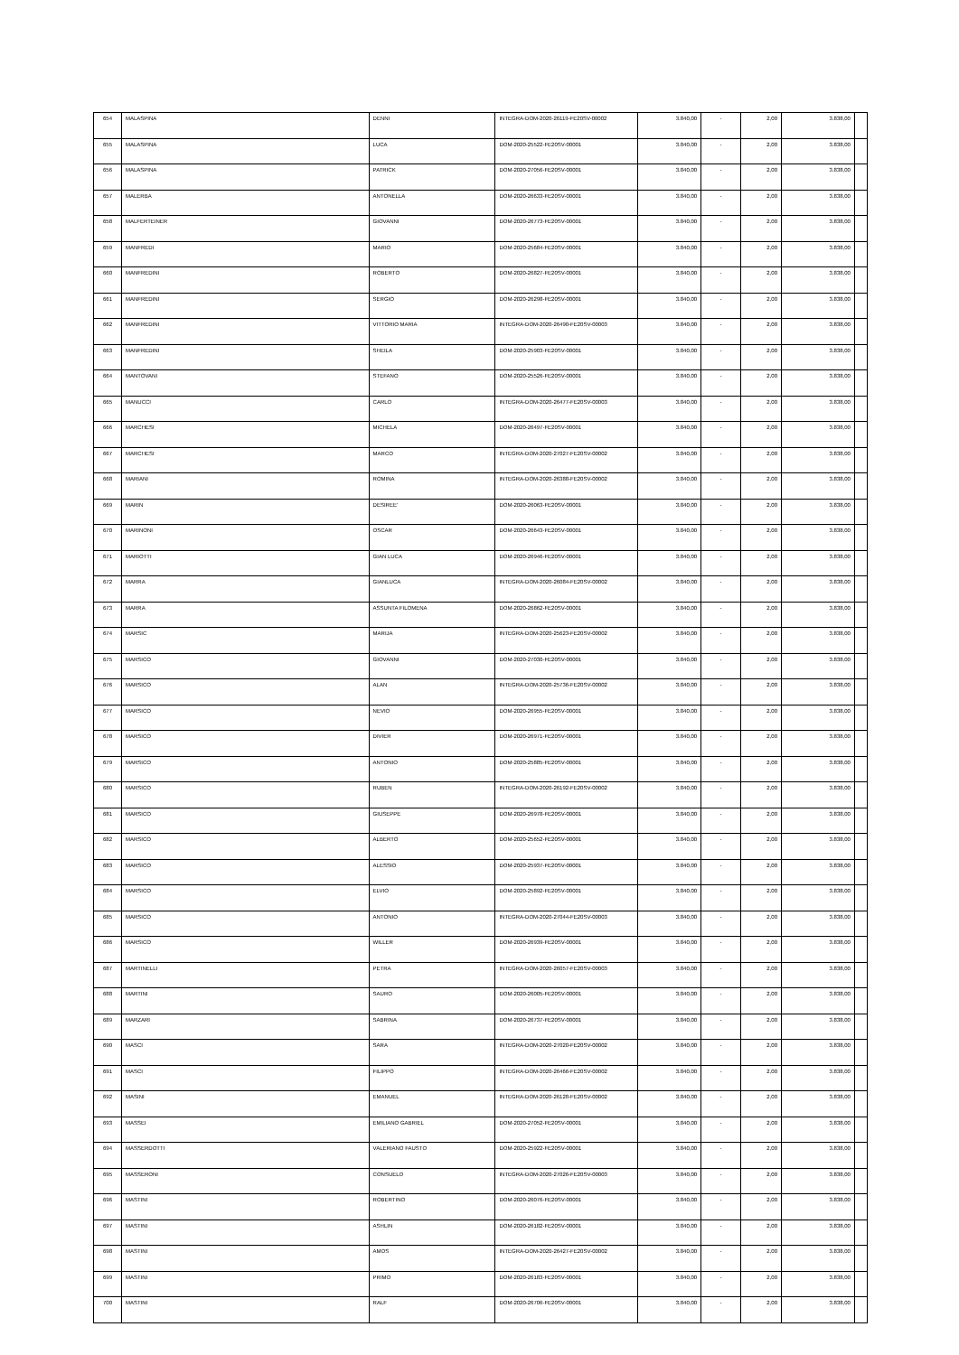| 654 | MALASPINA | DENNI | INTEGRA-DOM-2020-26119-FE20SV-00002 | 3.840,00 | - | 2,00 | 3.838,00 | |
| 655 | MALASPINA | LUCA | DOM-2020-25522-FE20SV-00001 | 3.840,00 | - | 2,00 | 3.838,00 | |
| 656 | MALASPINA | PATRICK | DOM-2020-27056-FE20SV-00001 | 3.840,00 | - | 2,00 | 3.838,00 | |
| 657 | MALERBA | ANTONELLA | DOM-2020-26633-FE20SV-00001 | 3.840,00 | - | 2,00 | 3.838,00 | |
| 658 | MALFERTEINER | GIOVANNI | DOM-2020-26773-FE20SV-00001 | 3.840,00 | - | 2,00 | 3.838,00 | |
| 659 | MANFREDI | MARIO | DOM-2020-25684-FE20SV-00001 | 3.840,00 | - | 2,00 | 3.838,00 | |
| 660 | MANFREDINI | ROBERTO | DOM-2020-26827-FE20SV-00001 | 3.840,00 | - | 2,00 | 3.838,00 | |
| 661 | MANFREDINI | SERGIO | DOM-2020-26298-FE20SV-00001 | 3.840,00 | - | 2,00 | 3.838,00 | |
| 662 | MANFREDINI | VITTORIO MARIA | INTEGRA-DOM-2020-26490-FE20SV-00003 | 3.840,00 | - | 2,00 | 3.838,00 | |
| 663 | MANFREDINI | SHEILA | DOM-2020-25903-FE20SV-00001 | 3.840,00 | - | 2,00 | 3.838,00 | |
| 664 | MANTOVANI | STEFANO | DOM-2020-25526-FE20SV-00001 | 3.840,00 | - | 2,00 | 3.838,00 | |
| 665 | MANUCCI | CARLO | INTEGRA-DOM-2020-26477-FE20SV-00003 | 3.840,00 | - | 2,00 | 3.838,00 | |
| 666 | MARCHESI | MICHELA | DOM-2020-26497-FE20SV-00001 | 3.840,00 | - | 2,00 | 3.838,00 | |
| 667 | MARCHESI | MARCO | INTEGRA-DOM-2020-27027-FE20SV-00002 | 3.840,00 | - | 2,00 | 3.838,00 | |
| 668 | MARIANI | ROMINA | INTEGRA-DOM-2020-26388-FE20SV-00002 | 3.840,00 | - | 2,00 | 3.838,00 | |
| 669 | MARIN | DESIREE' | DOM-2020-26063-FE20SV-00001 | 3.840,00 | - | 2,00 | 3.838,00 | |
| 670 | MARINONI | OSCAR | DOM-2020-26643-FE20SV-00001 | 3.840,00 | - | 2,00 | 3.838,00 | |
| 671 | MARIOTTI | GIAN LUCA | DOM-2020-26946-FE20SV-00001 | 3.840,00 | - | 2,00 | 3.838,00 | |
| 672 | MARRA | GIANLUCA | INTEGRA-DOM-2020-26084-FE20SV-00002 | 3.840,00 | - | 2,00 | 3.838,00 | |
| 673 | MARRA | ASSUNTA FILOMENA | DOM-2020-26862-FE20SV-00001 | 3.840,00 | - | 2,00 | 3.838,00 | |
| 674 | MARSIC | MARIJA | INTEGRA-DOM-2020-25623-FE20SV-00002 | 3.840,00 | - | 2,00 | 3.838,00 | |
| 675 | MARSICO | GIOVANNI | DOM-2020-27030-FE20SV-00001 | 3.840,00 | - | 2,00 | 3.838,00 | |
| 676 | MARSICO | ALAN | INTEGRA-DOM-2020-25736-FE20SV-00002 | 3.840,00 | - | 2,00 | 3.838,00 | |
| 677 | MARSICO | NEVIO | DOM-2020-26955-FE20SV-00001 | 3.840,00 | - | 2,00 | 3.838,00 | |
| 678 | MARSICO | DIVIER | DOM-2020-26971-FE20SV-00001 | 3.840,00 | - | 2,00 | 3.838,00 | |
| 679 | MARSICO | ANTONIO | DOM-2020-25885-FE20SV-00001 | 3.840,00 | - | 2,00 | 3.838,00 | |
| 680 | MARSICO | RUBEN | INTEGRA-DOM-2020-26192-FE20SV-00002 | 3.840,00 | - | 2,00 | 3.838,00 | |
| 681 | MARSICO | GIUSEPPE | DOM-2020-26978-FE20SV-00001 | 3.840,00 | - | 2,00 | 3.838,00 | |
| 682 | MARSICO | ALBERTO | DOM-2020-25652-FE20SV-00001 | 3.840,00 | - | 2,00 | 3.838,00 | |
| 683 | MARSICO | ALESSIO | DOM-2020-25937-FE20SV-00001 | 3.840,00 | - | 2,00 | 3.838,00 | |
| 684 | MARSICO | ELVIO | DOM-2020-25892-FE20SV-00001 | 3.840,00 | - | 2,00 | 3.838,00 | |
| 685 | MARSICO | ANTONIO | INTEGRA-DOM-2020-27044-FE20SV-00003 | 3.840,00 | - | 2,00 | 3.838,00 | |
| 686 | MARSICO | WILLER | DOM-2020-26939-FE20SV-00001 | 3.840,00 | - | 2,00 | 3.838,00 | |
| 687 | MARTINELLI | PETRA | INTEGRA-DOM-2020-26057-FE20SV-00003 | 3.840,00 | - | 2,00 | 3.838,00 | |
| 688 | MARTINI | SAURO | DOM-2020-26005-FE20SV-00001 | 3.840,00 | - | 2,00 | 3.838,00 | |
| 689 | MARZARI | SABRINA | DOM-2020-26737-FE20SV-00001 | 3.840,00 | - | 2,00 | 3.838,00 | |
| 690 | MASCI | SARA | INTEGRA-DOM-2020-27020-FE20SV-00002 | 3.840,00 | - | 2,00 | 3.838,00 | |
| 691 | MASCI | FILIPPO | INTEGRA-DOM-2020-26466-FE20SV-00002 | 3.840,00 | - | 2,00 | 3.838,00 | |
| 692 | MASINI | EMANUEL | INTEGRA-DOM-2020-26128-FE20SV-00002 | 3.840,00 | - | 2,00 | 3.838,00 | |
| 693 | MASSEI | EMILIANO GABRIEL | DOM-2020-27052-FE20SV-00001 | 3.840,00 | - | 2,00 | 3.838,00 | |
| 694 | MASSERDOTTI | VALERIANO FAUSTO | DOM-2020-25922-FE20SV-00001 | 3.840,00 | - | 2,00 | 3.838,00 | |
| 695 | MASSERONI | CONSUELO | INTEGRA-DOM-2020-27026-FE20SV-00003 | 3.840,00 | - | 2,00 | 3.838,00 | |
| 696 | MASTINI | ROBERTINO | DOM-2020-26076-FE20SV-00001 | 3.840,00 | - | 2,00 | 3.838,00 | |
| 697 | MASTINI | ASHLIN | DOM-2020-26182-FE20SV-00001 | 3.840,00 | - | 2,00 | 3.838,00 | |
| 698 | MASTINI | AMOS | INTEGRA-DOM-2020-26427-FE20SV-00002 | 3.840,00 | - | 2,00 | 3.838,00 | |
| 699 | MASTINI | PRIMO | DOM-2020-26183-FE20SV-00001 | 3.840,00 | - | 2,00 | 3.838,00 | |
| 700 | MASTINI | RALF | DOM-2020-26706-FE20SV-00001 | 3.840,00 | - | 2,00 | 3.838,00 | |